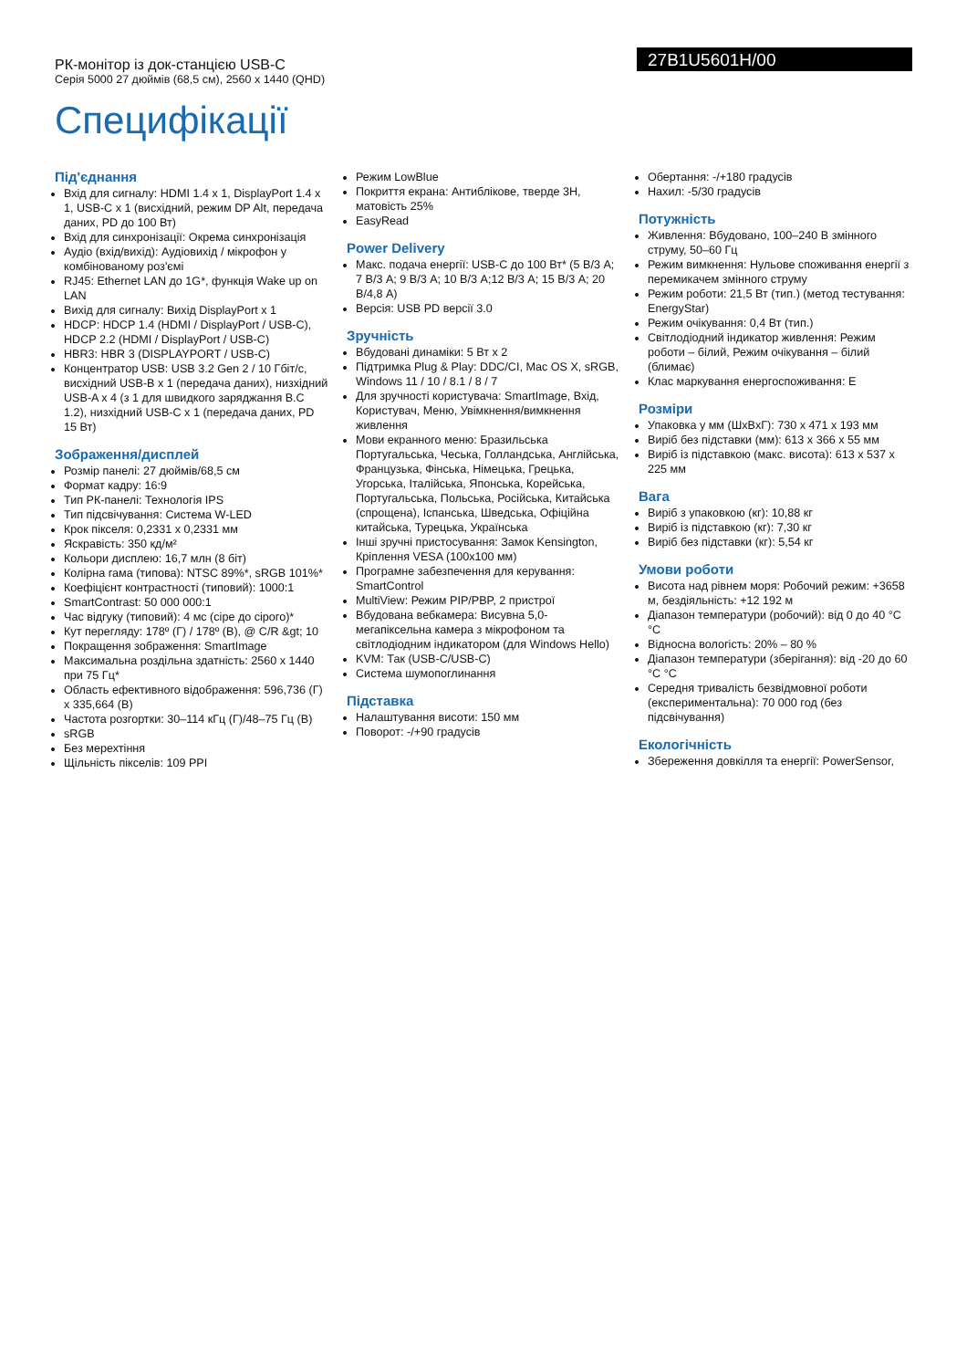РК-монітор із док-станцією USB-C
Серія 5000 27 дюймів (68,5 см), 2560 x 1440 (QHD)
27B1U5601H/00
Специфікації
Під'єднання
Вхід для сигналу: HDMI 1.4 x 1, DisplayPort 1.4 x 1, USB-C x 1 (висхідний, режим DP Alt, передача даних, PD до 100 Вт)
Вхід для синхронізації: Окрема синхронізація
Аудіо (вхід/вихід): Аудіовихід / мікрофон у комбінованому роз'ємі
RJ45: Ethernet LAN до 1G*, функція Wake up on LAN
Вихід для сигналу: Вихід DisplayPort x 1
HDCP: HDCP 1.4 (HDMI / DisplayPort / USB-C), HDCP 2.2 (HDMI / DisplayPort / USB-C)
HBR3: HBR 3 (DISPLAYPORT / USB-C)
Концентратор USB: USB 3.2 Gen 2 / 10 Гбіт/с, висхідний USB-B x 1 (передача даних), низхідний USB-A x 4 (з 1 для швидкого заряджання B.C 1.2), низхідний USB-C x 1 (передача даних, PD 15 Вт)
Зображення/дисплей
Розмір панелі: 27 дюймів/68,5 см
Формат кадру: 16:9
Тип РК-панелі: Технологія IPS
Тип підсвічування: Система W-LED
Крок пікселя: 0,2331 x 0,2331 мм
Яскравість: 350 кд/м²
Кольори дисплею: 16,7 млн (8 біт)
Колірна гама (типова): NTSC 89%*, sRGB 101%*
Коефіцієнт контрастності (типовий): 1000:1
SmartContrast: 50 000 000:1
Час відгуку (типовий): 4 мс (сіре до сірого)*
Кут перегляду: 178º (Г) / 178º (В), @ C/R &gt; 10
Покращення зображення: SmartImage
Максимальна роздільна здатність: 2560 x 1440 при 75 Гц*
Область ефективного відображення: 596,736 (Г) x 335,664 (В)
Частота розгортки: 30–114 кГц (Г)/48–75 Гц (В)
sRGB
Без мерехтіння
Щільність пікселів: 109 PPI
Режим LowBlue
Покриття екрана: Антиблікове, тверде 3H, матовість 25%
EasyRead
Power Delivery
Макс. подача енергії: USB-C до 100 Вт* (5 В/3 А; 7 В/3 А; 9 В/3 А; 10 В/3 А;12 В/3 А; 15 В/3 А; 20 В/4,8 А)
Версія: USB PD версії 3.0
Зручність
Вбудовані динаміки: 5 Вт x 2
Підтримка Plug & Play: DDC/CI, Mac OS X, sRGB, Windows 11 / 10 / 8.1 / 8 / 7
Для зручності користувача: SmartImage, Вхід, Користувач, Меню, Увімкнення/вимкнення живлення
Мови екранного меню: Бразильська Португальська, Чеська, Голландська, Англійська, Французька, Фінська, Німецька, Грецька, Угорська, Італійська, Японська, Корейська, Португальська, Польська, Російська, Китайська (спрощена), Іспанська, Шведська, Офіційна китайська, Турецька, Українська
Інші зручні пристосування: Замок Kensington, Кріплення VESA (100x100 мм)
Програмне забезпечення для керування: SmartControl
MultiView: Режим PIP/PBP, 2 пристрої
Вбудована вебкамера: Висувна 5,0-мегапіксельна камера з мікрофоном та світлодіодним індикатором (для Windows Hello)
KVM: Так (USB-C/USB-C)
Система шумопоглинання
Підставка
Налаштування висоти: 150 мм
Поворот: -/+90 градусів
Обертання: -/+180 градусів
Нахил: -5/30 градусів
Потужність
Живлення: Вбудовано, 100–240 В змінного струму, 50–60 Гц
Режим вимкнення: Нульове споживання енергії з перемикачем змінного струму
Режим роботи: 21,5 Вт (тип.) (метод тестування: EnergyStar)
Режим очікування: 0,4 Вт (тип.)
Світлодіодний індикатор живлення: Режим роботи – білий, Режим очікування – білий (блимає)
Клас маркування енергоспоживання: E
Розміри
Упаковка у мм (ШxВxГ): 730 x 471 x 193 мм
Виріб без підставки (мм): 613 x 366 x 55 мм
Виріб із підставкою (макс. висота): 613 x 537 x 225 мм
Вага
Виріб з упаковкою (кг): 10,88 кг
Виріб із підставкою (кг): 7,30 кг
Виріб без підставки (кг): 5,54 кг
Умови роботи
Висота над рівнем моря: Робочий режим: +3658 м, бездіяльність: +12 192 м
Діапазон температури (робочий): від 0 до 40 °C °C
Відносна вологість: 20% – 80 %
Діапазон температури (зберігання): від -20 до 60 °C °C
Середня тривалість безвідмовної роботи (експериментальна): 70 000 год (без підсвічування)
Екологічність
Збереження довкілля та енергії: PowerSensor,